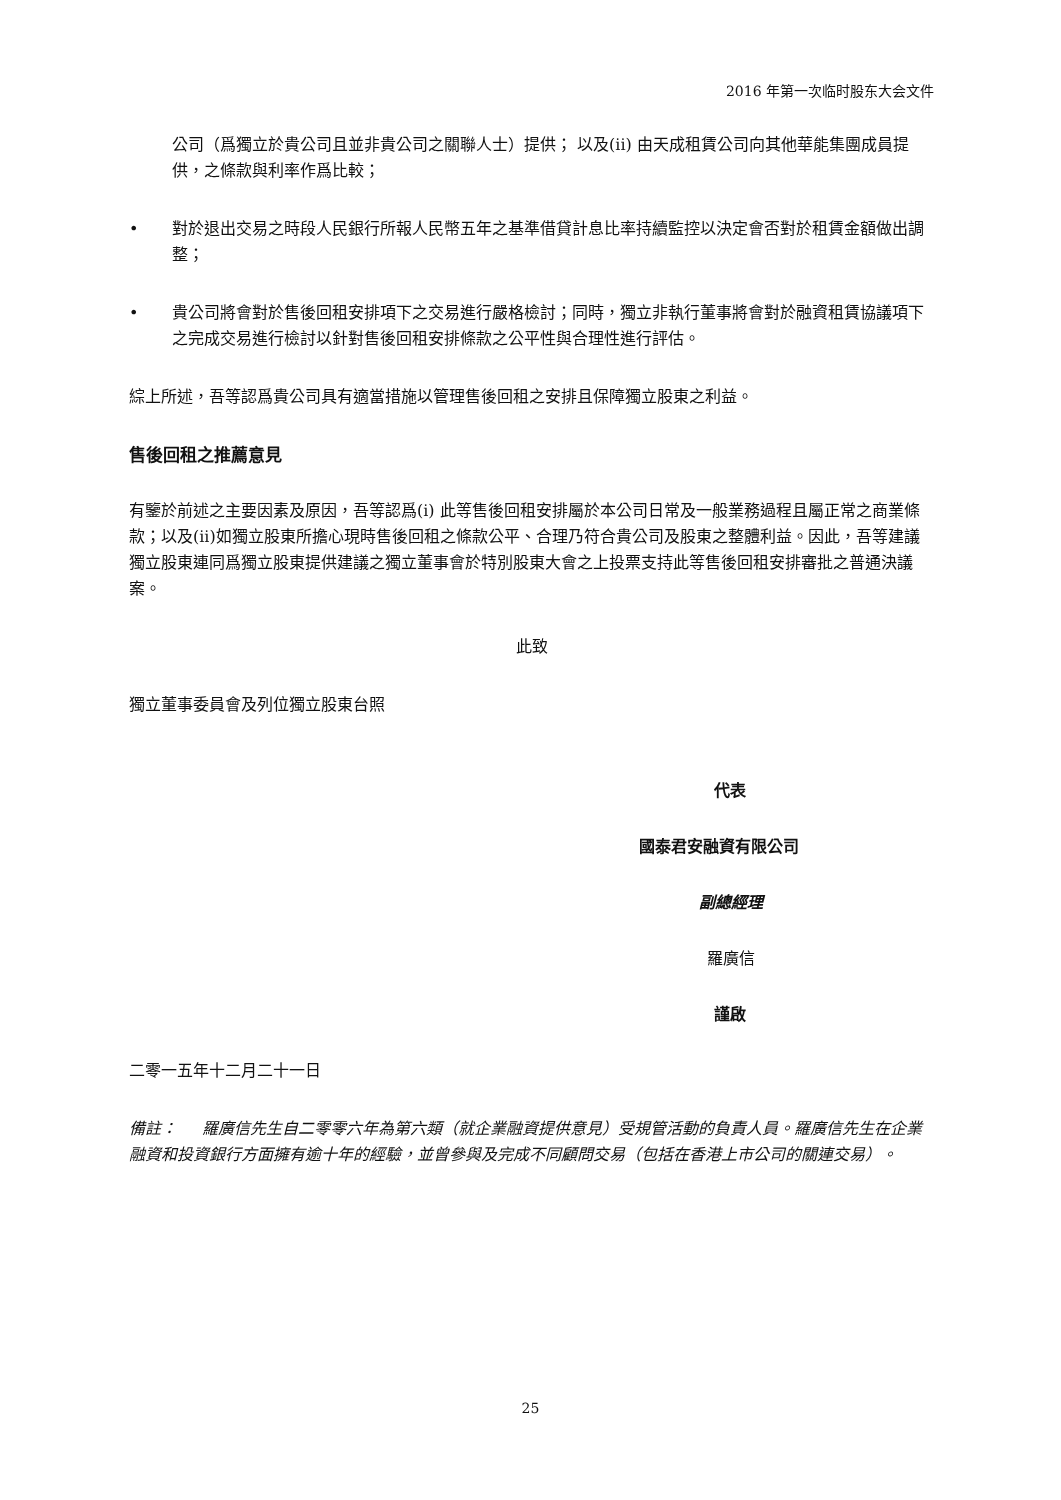2016 年第一次临时股东大会文件
公司（爲獨立於貴公司且並非貴公司之關聯人士）提供； 以及(ii) 由天成租賃公司向其他華能集團成員提供，之條款與利率作爲比較；
• 對於退出交易之時段人民銀行所報人民幣五年之基準借貸計息比率持續監控以決定會否對於租賃金額做出調整；
• 貴公司將會對於售後回租安排項下之交易進行嚴格檢討；同時，獨立非執行董事將會對於融資租賃協議項下之完成交易進行檢討以針對售後回租安排條款之公平性與合理性進行評估。
綜上所述，吾等認爲貴公司具有適當措施以管理售後回租之安排且保障獨立股東之利益。
售後回租之推薦意見
有鑒於前述之主要因素及原因，吾等認爲(i) 此等售後回租安排屬於本公司日常及一般業務過程且屬正常之商業條款；以及(ii)如獨立股東所擔心現時售後回租之條款公平、合理乃符合貴公司及股東之整體利益。因此，吾等建議獨立股東連同爲獨立股東提供建議之獨立董事會於特別股東大會之上投票支持此等售後回租安排審批之普通決議案。
此致
獨立董事委員會及列位獨立股東台照
代表
國泰君安融資有限公司
副總經理
羅廣信
謹啟
二零一五年十二月二十一日
備註： 羅廣信先生自二零零六年為第六類（就企業融資提供意見）受規管活動的負責人員。羅廣信先生在企業融資和投資銀行方面擁有逾十年的經驗，並曾參與及完成不同顧問交易（包括在香港上市公司的關連交易）。
25